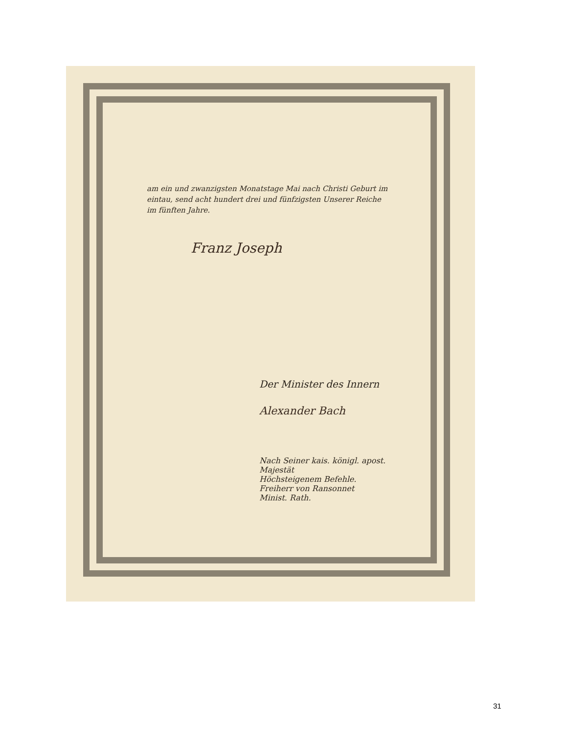am ein und zwanzigsten Monatstage Mai nach Christi Geburt im eintau, send acht hundert drei und fünfzigsten Unserer Reiche im fünften Jahre.
Franz Joseph
Der Minister des Innern
Alexander Bach
Nach Seiner kais. königl. apost. Majestät
Höchsteigenem Befehle.
Freiherr von Ransonnet
Minist. Rath.
31